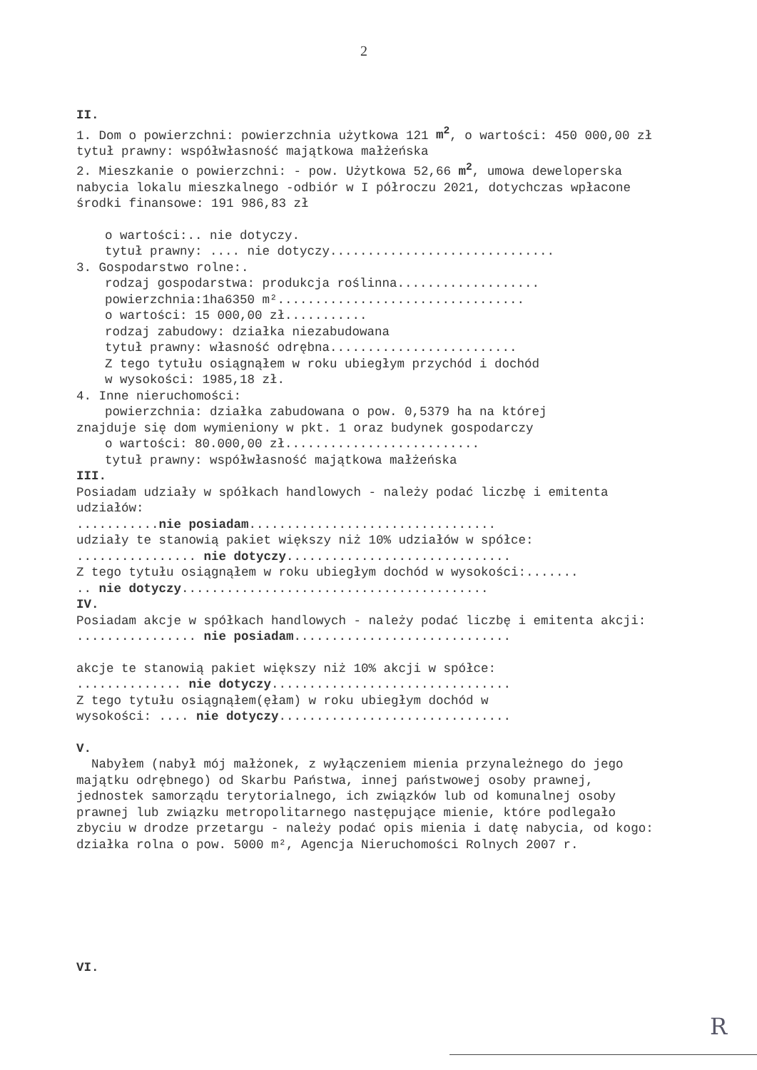2
II.
1. Dom o powierzchni: powierzchnia użytkowa 121 m<sup>2</sup>, o wartości: 450 000,00 zł tytuł prawny: współwłasność majątkowa małżeńska
2. Mieszkanie o powierzchni: - pow. Użytkowa 52,66 m<sup>2</sup>, umowa deweloperska nabycia lokalu mieszkalnego -odbiór w I półroczu 2021, dotychczas wpłacone środki finansowe: 191 986,83 zł
o wartości:.. nie dotyczy.
tytuł prawny: .... nie dotyczy..............................
3. Gospodarstwo rolne:.
rodzaj gospodarstwa: produkcja roślinna...................
powierzchnia:1ha6350 m².................................
o wartości: 15 000,00 zł...........
rodzaj zabudowy: działka niezabudowana
tytuł prawny: własność odrębna.........................
Z tego tytułu osiągnąłem w roku ubiegłym przychód i dochód
w wysokości: 1985,18 zł.
4. Inne nieruchomości:
powierzchnia: działka zabudowana o pow. 0,5379 ha na której
znajduje się dom wymieniony w pkt. 1 oraz budynek gospodarczy
o wartości: 80.000,00 zł..........................
tytuł prawny: współwłasność majątkowa małżeńska
III.
Posiadam udziały w spółkach handlowych - należy podać liczbę i emitenta udziałów:
...........nie posiadam.................................
udziały te stanowią pakiet większy niż 10% udziałów w spółce:
................ nie dotyczy..............................
Z tego tytułu osiągnąłem w roku ubiegłym dochód w wysokości:.......
.. nie dotyczy.........................................
IV.
Posiadam akcje w spółkach handlowych - należy podać liczbę i emitenta akcji:
................ nie posiadam.............................
akcje te stanowią pakiet większy niż 10% akcji w spółce:
.............. nie dotyczy................................
Z tego tytułu osiągnąłem(ęłam) w roku ubiegłym dochód w
wysokości: .... nie dotyczy...............................
V.
Nabyłem (nabył mój małżonek, z wyłączeniem mienia przynależnego do jego majątku odrębnego) od Skarbu Państwa, innej państwowej osoby prawnej, jednostek samorządu terytorialnego, ich związków lub od komunalnej osoby prawnej lub związku metropolitarnego następujące mienie, które podlegało zbyciu w drodze przetargu - należy podać opis mienia i datę nabycia, od kogo:
działka rolna o pow. 5000 m², Agencja Nieruchomości Rolnych 2007 r.
VI.
R